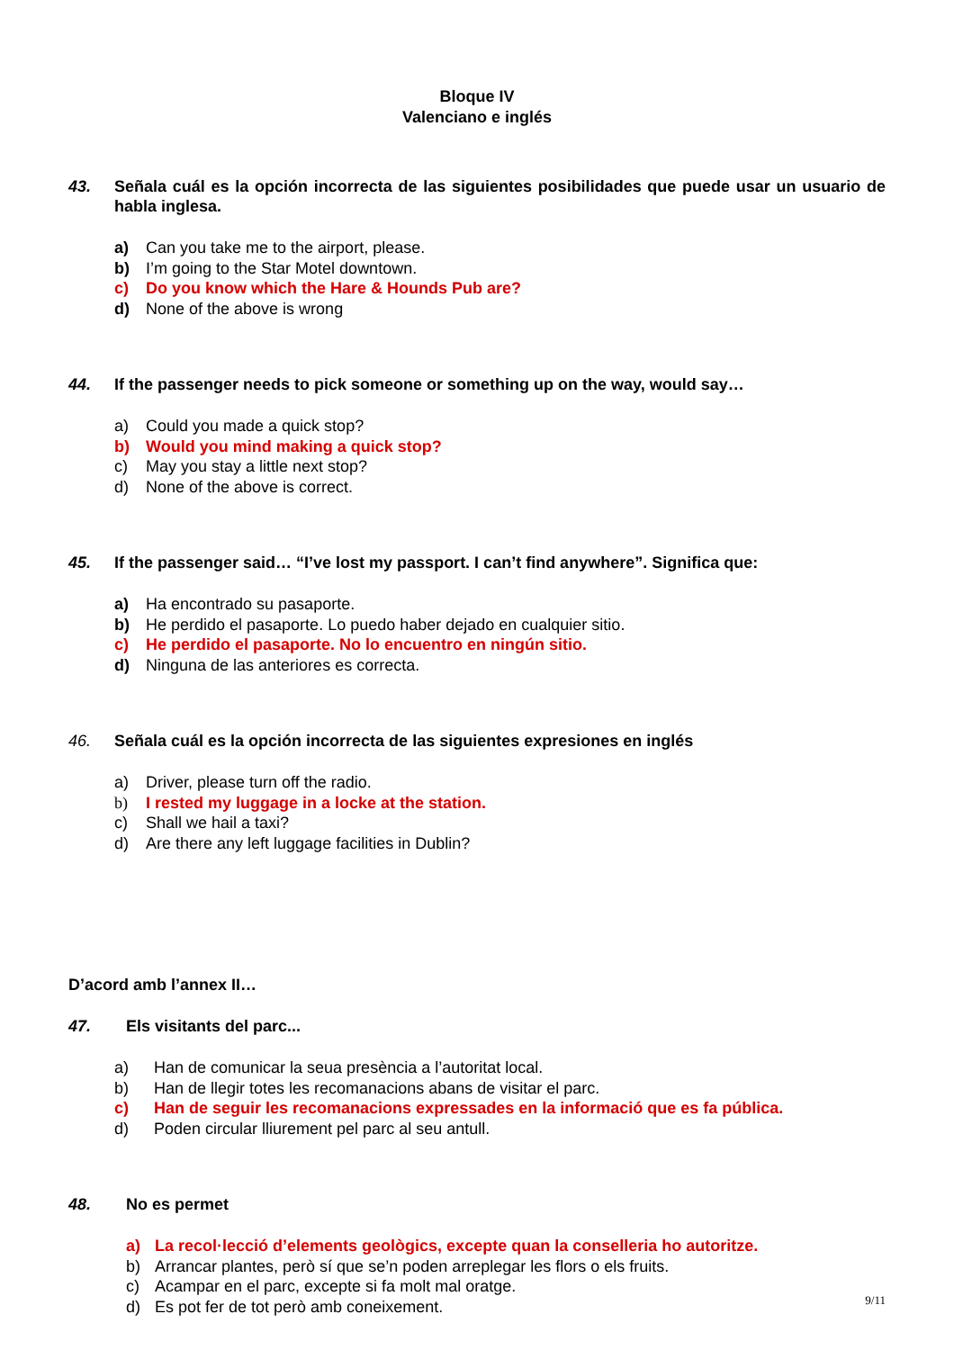Bloque IV
Valenciano e inglés
43. Señala cuál es la opción incorrecta de las siguientes posibilidades que puede usar un usuario de habla inglesa.
a) Can you take me to the airport, please.
b) I’m going to the Star Motel downtown.
c) Do you know which the Hare & Hounds Pub are?
d) None of the above is wrong
44. If the passenger needs to pick someone or something up on the way, would say…
a) Could you made a quick stop?
b) Would you mind making a quick stop?
c) May you stay a little next stop?
d) None of the above is correct.
45. If the passenger said… “I’ve lost my passport. I can’t find anywhere”. Significa que:
a) Ha encontrado su pasaporte.
b) He perdido el pasaporte. Lo puedo haber dejado en cualquier sitio.
c) He perdido el pasaporte. No lo encuentro en ningún sitio.
d) Ninguna de las anteriores es correcta.
46. Señala cuál es la opción incorrecta de las siguientes expresiones en inglés
a) Driver, please turn off the radio.
b) I rested my luggage in a locke at the station.
c) Shall we hail a taxi?
d) Are there any left luggage facilities in Dublin?
D’acord amb l’annex II…
47. Els visitants del parc...
a) Han de comunicar la seua presència a l’autoritat local.
b) Han de llegir totes les recomanacions abans de visitar el parc.
c) Han de seguir les recomanacions expressades en la informació que es fa pública.
d) Poden circular lliurement pel parc al seu antull.
48. No es permet
a) La recol·lecció d’elements geològics, excepte quan la conselleria ho autoritze.
b) Arrancar plantes, però sí que se’n poden arreplegar les flors o els fruits.
c) Acampar en el parc, excepte si fa molt mal oratge.
d) Es pot fer de tot però amb coneixement.
9/11